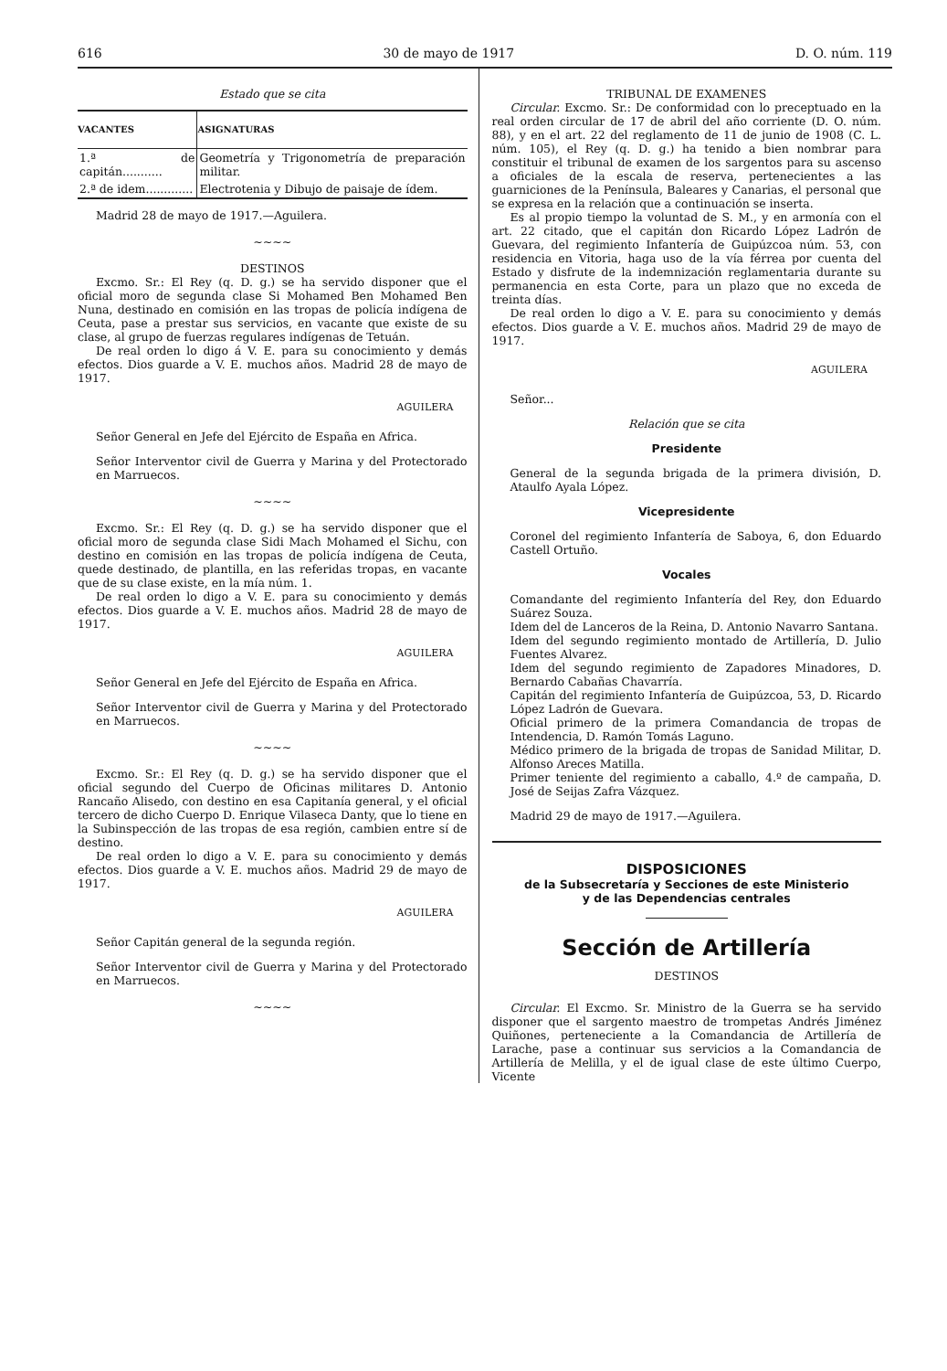616 30 de mayo de 1917 D. O. núm. 119
Estado que se cita
| VACANTES | ASIGNATURAS |
| --- | --- |
| 1.ª de capitán........... | Geometría y Trigonometría de preparación militar. |
| 2.ª de idem............. | Electrotenia y Dibujo de paisaje de ídem. |
Madrid 28 de mayo de 1917.—Aguilera.
~~~~
DESTINOS
Excmo. Sr.: El Rey (q. D. g.) se ha servido disponer que el oficial moro de segunda clase Si Mohamed Ben Mohamed Ben Nuna, destinado en comisión en las tropas de policía indígena de Ceuta, pase a prestar sus servicios, en vacante que existe de su clase, al grupo de fuerzas regulares indígenas de Tetuán.
De real orden lo digo á V. E. para su conocimiento y demás efectos. Dios guarde a V. E. muchos años. Madrid 28 de mayo de 1917.
AGUILERA
Señor General en Jefe del Ejército de España en Africa.
Señor Interventor civil de Guerra y Marina y del Protectorado en Marruecos.
~~~~
Excmo. Sr.: El Rey (q. D. g.) se ha servido disponer que el oficial moro de segunda clase Sidi Mach Mohamed el Sichu, con destino en comisión en las tropas de policía indígena de Ceuta, quede destinado, de plantilla, en las referidas tropas, en vacante que de su clase existe, en la mía núm. 1.
De real orden lo digo a V. E. para su conocimiento y demás efectos. Dios guarde a V. E. muchos años. Madrid 28 de mayo de 1917.
AGUILERA
Señor General en Jefe del Ejército de España en Africa.
Señor Interventor civil de Guerra y Marina y del Protectorado en Marruecos.
~~~~
Excmo. Sr.: El Rey (q. D. g.) se ha servido disponer que el oficial segundo del Cuerpo de Oficinas militares D. Antonio Rancaño Alisedo, con destino en esa Capitanía general, y el oficial tercero de dicho Cuerpo D. Enrique Vilaseca Danty, que lo tiene en la Subinspección de las tropas de esa región, cambien entre sí de destino.
De real orden lo digo a V. E. para su conocimiento y demás efectos. Dios guarde a V. E. muchos años. Madrid 29 de mayo de 1917.
AGUILERA
Señor Capitán general de la segunda región.
Señor Interventor civil de Guerra y Marina y del Protectorado en Marruecos.
~~~~
TRIBUNAL DE EXAMENES
Circular. Excmo. Sr.: De conformidad con lo preceptuado en la real orden circular de 17 de abril del año corriente (D. O. núm. 88), y en el art. 22 del reglamento de 11 de junio de 1908 (C. L. núm. 105), el Rey (q. D. g.) ha tenido a bien nombrar para constituir el tribunal de examen de los sargentos para su ascenso a oficiales de la escala de reserva, pertenecientes a las guarniciones de la Península, Baleares y Canarias, el personal que se expresa en la relación que a continuación se inserta.
Es al propio tiempo la voluntad de S. M., y en armonía con el art. 22 citado, que el capitán don Ricardo López Ladrón de Guevara, del regimiento Infantería de Guipúzcoa núm. 53, con residencia en Vitoria, haga uso de la vía férrea por cuenta del Estado y disfrute de la indemnización reglamentaria durante su permanencia en esta Corte, para un plazo que no exceda de treinta días.
De real orden lo digo a V. E. para su conocimiento y demás efectos. Dios guarde a V. E. muchos años. Madrid 29 de mayo de 1917.
AGUILERA
Señor...
Relación que se cita
Presidente
General de la segunda brigada de la primera división, D. Ataulfo Ayala López.
Vicepresidente
Coronel del regimiento Infantería de Saboya, 6, don Eduardo Castell Ortuño.
Vocales
Comandante del regimiento Infantería del Rey, don Eduardo Suárez Souza.
Idem del de Lanceros de la Reina, D. Antonio Navarro Santana.
Idem del segundo regimiento montado de Artillería, D. Julio Fuentes Alvarez.
Idem del segundo regimiento de Zapadores Minadores, D. Bernardo Cabañas Chavarría.
Capitán del regimiento Infantería de Guipúzcoa, 53, D. Ricardo López Ladrón de Guevara.
Oficial primero de la primera Comandancia de tropas de Intendencia, D. Ramón Tomás Laguno.
Médico primero de la brigada de tropas de Sanidad Militar, D. Alfonso Areces Matilla.
Primer teniente del regimiento a caballo, 4.º de campaña, D. José de Seijas Zafra Vázquez.
Madrid 29 de mayo de 1917.—Aguilera.
DISPOSICIONES
de la Subsecretaría y Secciones de este Ministerio
y de las Dependencias centrales
Sección de Artillería
DESTINOS
Circular. El Excmo. Sr. Ministro de la Guerra se ha servido disponer que el sargento maestro de trompetas Andrés Jiménez Quiñones, perteneciente a la Comandancia de Artillería de Larache, pase a continuar sus servicios a la Comandancia de Artillería de Melilla, y el de igual clase de este último Cuerpo, Vicente